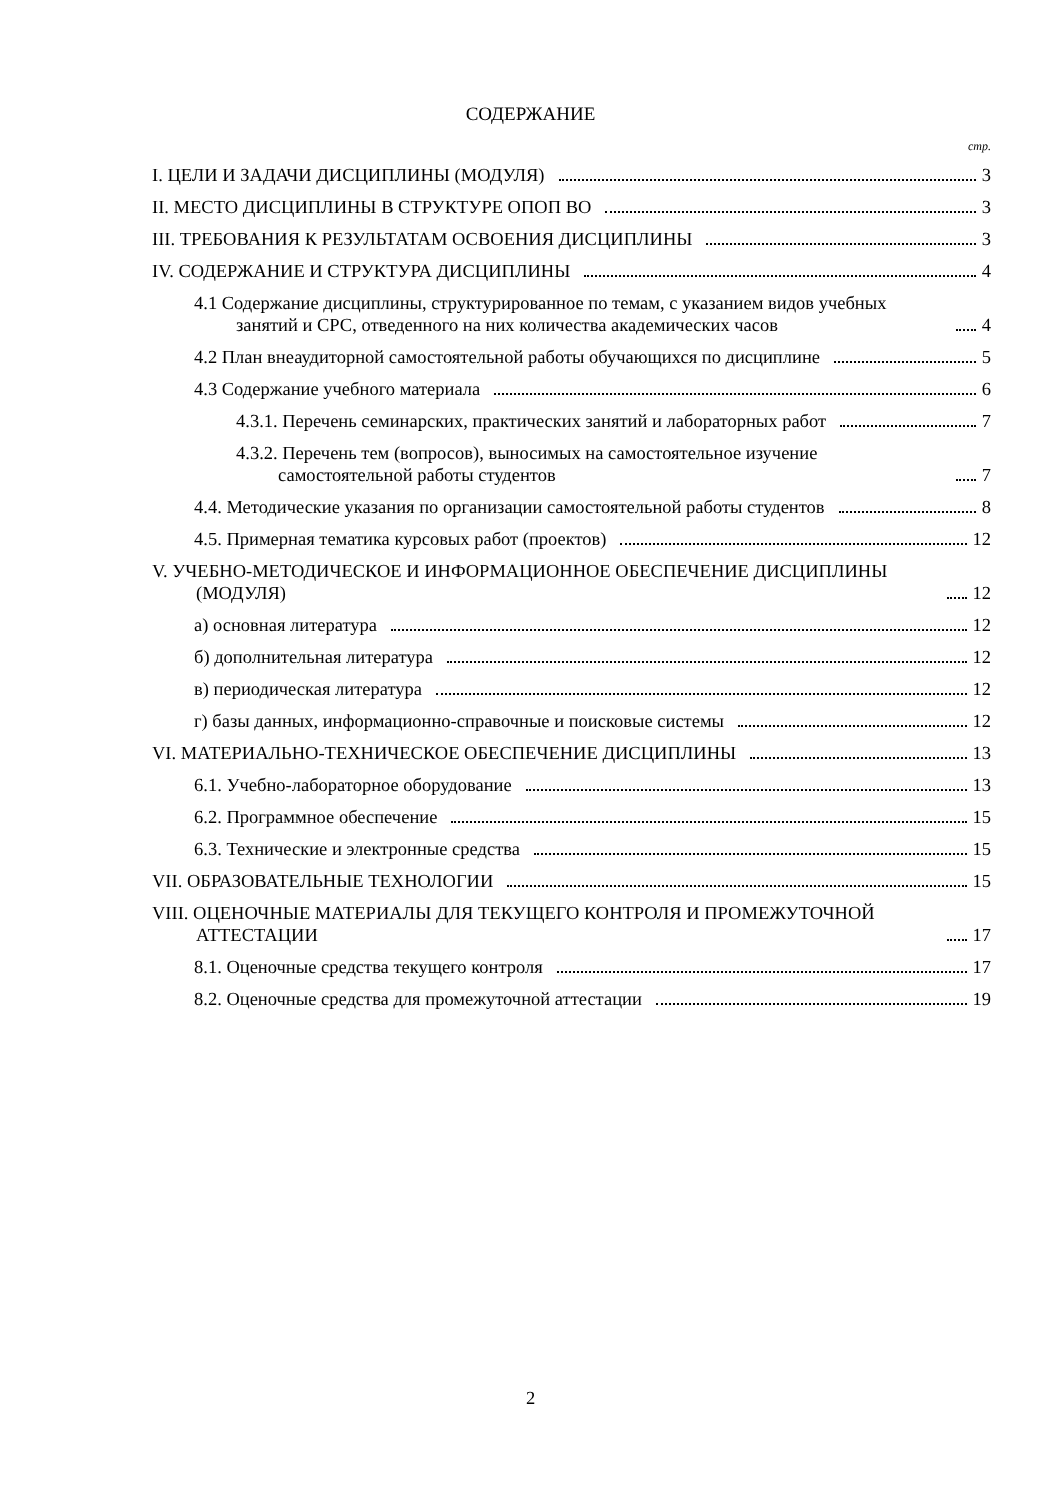СОДЕРЖАНИЕ
стр.
I. ЦЕЛИ И ЗАДАЧИ ДИСЦИПЛИНЫ (МОДУЛЯ) 3
II. МЕСТО ДИСЦИПЛИНЫ В СТРУКТУРЕ ОПОП ВО 3
III. ТРЕБОВАНИЯ К РЕЗУЛЬТАТАМ ОСВОЕНИЯ ДИСЦИПЛИНЫ 3
IV. СОДЕРЖАНИЕ И СТРУКТУРА ДИСЦИПЛИНЫ 4
4.1 Содержание дисциплины, структурированное по темам, с указанием видов учебных занятий и СРС, отведенного на них количества академических часов 4
4.2 План внеаудиторной самостоятельной работы обучающихся по дисциплине 5
4.3 Содержание учебного материала 6
4.3.1. Перечень семинарских, практических занятий и лабораторных работ 7
4.3.2. Перечень тем (вопросов), выносимых на самостоятельное изучение самостоятельной работы студентов 7
4.4. Методические указания по организации самостоятельной работы студентов 8
4.5. Примерная тематика курсовых работ (проектов) 12
V. УЧЕБНО-МЕТОДИЧЕСКОЕ И ИНФОРМАЦИОННОЕ ОБЕСПЕЧЕНИЕ ДИСЦИПЛИНЫ (МОДУЛЯ) 12
а) основная литература 12
б) дополнительная литература 12
в) периодическая литература 12
г) базы данных, информационно-справочные и поисковые системы 12
VI. МАТЕРИАЛЬНО-ТЕХНИЧЕСКОЕ ОБЕСПЕЧЕНИЕ ДИСЦИПЛИНЫ 13
6.1. Учебно-лабораторное оборудование 13
6.2. Программное обеспечение 15
6.3. Технические и электронные средства 15
VII. ОБРАЗОВАТЕЛЬНЫЕ ТЕХНОЛОГИИ 15
VIII. ОЦЕНОЧНЫЕ МАТЕРИАЛЫ ДЛЯ ТЕКУЩЕГО КОНТРОЛЯ И ПРОМЕЖУТОЧНОЙ АТТЕСТАЦИИ 17
8.1. Оценочные средства текущего контроля 17
8.2. Оценочные средства для промежуточной аттестации 19
2